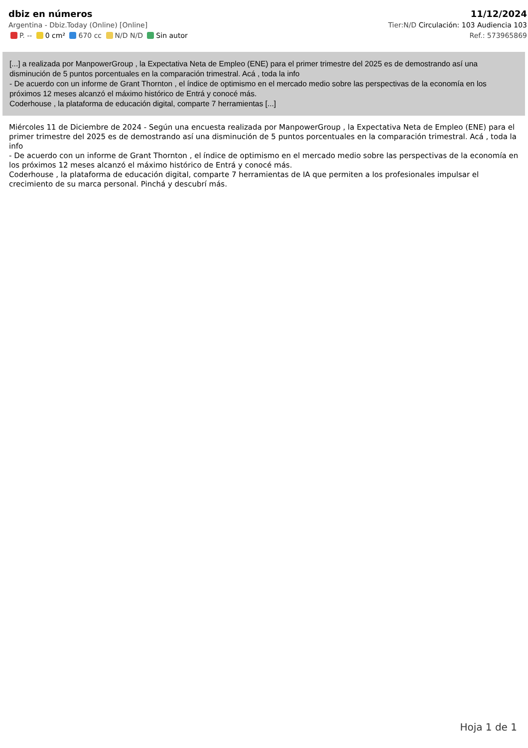dbiz en números
Argentina - Dbiz.Today (Online) [Online]
P. -- 0 cm² 670 cc N/D N/D Sin autor
11/12/2024
Tier:N/D Circulación: 103 Audiencia 103
Ref.: 573965869
[...] a realizada por ManpowerGroup , la Expectativa Neta de Empleo (ENE) para el primer trimestre del 2025 es de demostrando así una disminución de 5 puntos porcentuales en la comparación trimestral. Acá , toda la info
- De acuerdo con un informe de Grant Thornton , el índice de optimismo en el mercado medio sobre las perspectivas de la economía en los próximos 12 meses alcanzó el máximo histórico de Entrá y conocé más.
Coderhouse , la plataforma de educación digital, comparte 7 herramientas [...]
Miércoles 11 de Diciembre de 2024 - Según una encuesta realizada por ManpowerGroup , la Expectativa Neta de Empleo (ENE) para el primer trimestre del 2025 es de demostrando así una disminución de 5 puntos porcentuales en la comparación trimestral. Acá , toda la info
- De acuerdo con un informe de Grant Thornton , el índice de optimismo en el mercado medio sobre las perspectivas de la economía en los próximos 12 meses alcanzó el máximo histórico de Entrá y conocé más.
Coderhouse , la plataforma de educación digital, comparte 7 herramientas de IA que permiten a los profesionales impulsar el crecimiento de su marca personal. Pinchá y descubrí más.
Hoja 1 de 1